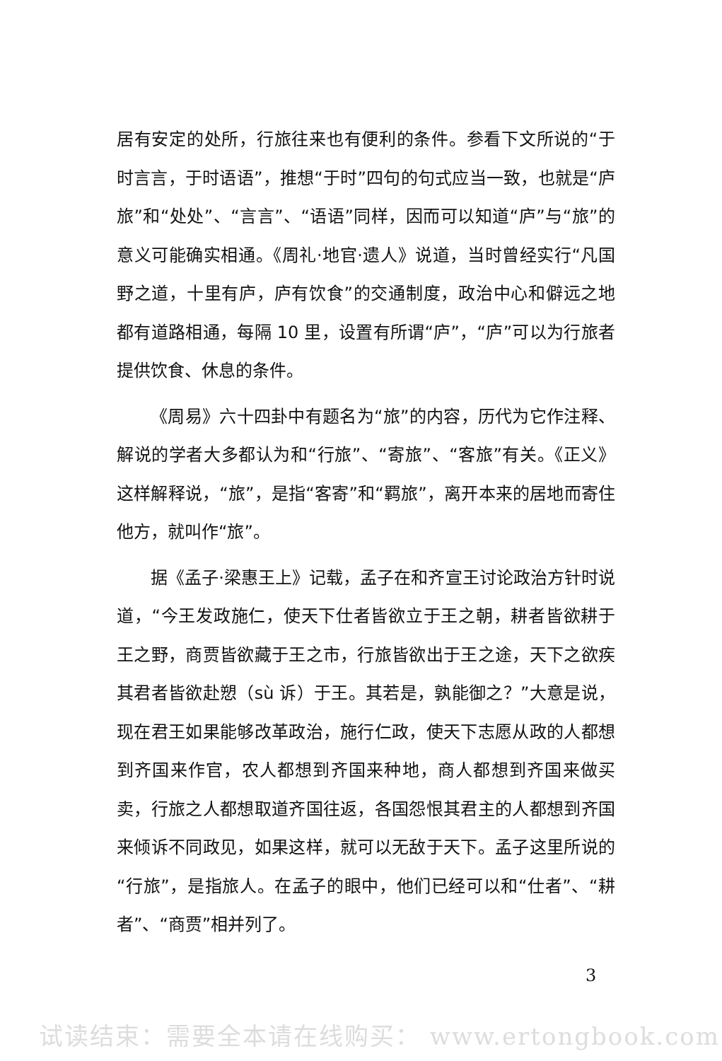居有安定的处所，行旅往来也有便利的条件。参看下文所说的“于时言言，于时语语”，推想“于时”四句的句式应当一致，也就是“庐旅”和“处处”、“言言”、“语语”同样，因而可以知道“庐”与“旅”的意义可能确实相通。《周礼·地官·遗人》说道，当时曾经实行“凡国野之道，十里有庐，庐有饮食”的交通制度，政治中心和僻远之地都有道路相通，每隔 10 里，设置有所谓“庐”，“庐”可以为行旅者提供饮食、休息的条件。
《周易》六十四卦中有题名为“旅”的内容，历代为它作注释、解说的学者大多都认为和“行旅”、“寄旅”、“客旅”有关。《正义》这样解释说，“旅”，是指“客寄”和“羁旅”，离开本来的居地而寄住他方，就叫作“旅”。
据《孟子·梁惠王上》记载，孟子在和齐宣王讨论政治方针时说道，“今王发政施仁，使天下仕者皆欲立于王之朝，耕者皆欲耕于王之野，商贾皆欲藏于王之市，行旅皆欲出于王之途，天下之欲疾其君者皆欲赴愬（sù 诉）于王。其若是，孰能御之？”大意是说，现在君王如果能够改革政治，施行仁政，使天下志愿从政的人都想到齐国来作官，农人都想到齐国来种地，商人都想到齐国来做买卖，行旅之人都想取道齐国往返，各国怨恨其君主的人都想到齐国来倾诉不同政见，如果这样，就可以无敌于天下。孟子这里所说的“行旅”，是指旅人。在孟子的眼中，他们已经可以和“仕者”、“耕者”、“商贾”相并列了。
3
试读结束：需要全本请在线购买： www.ertongbook.com